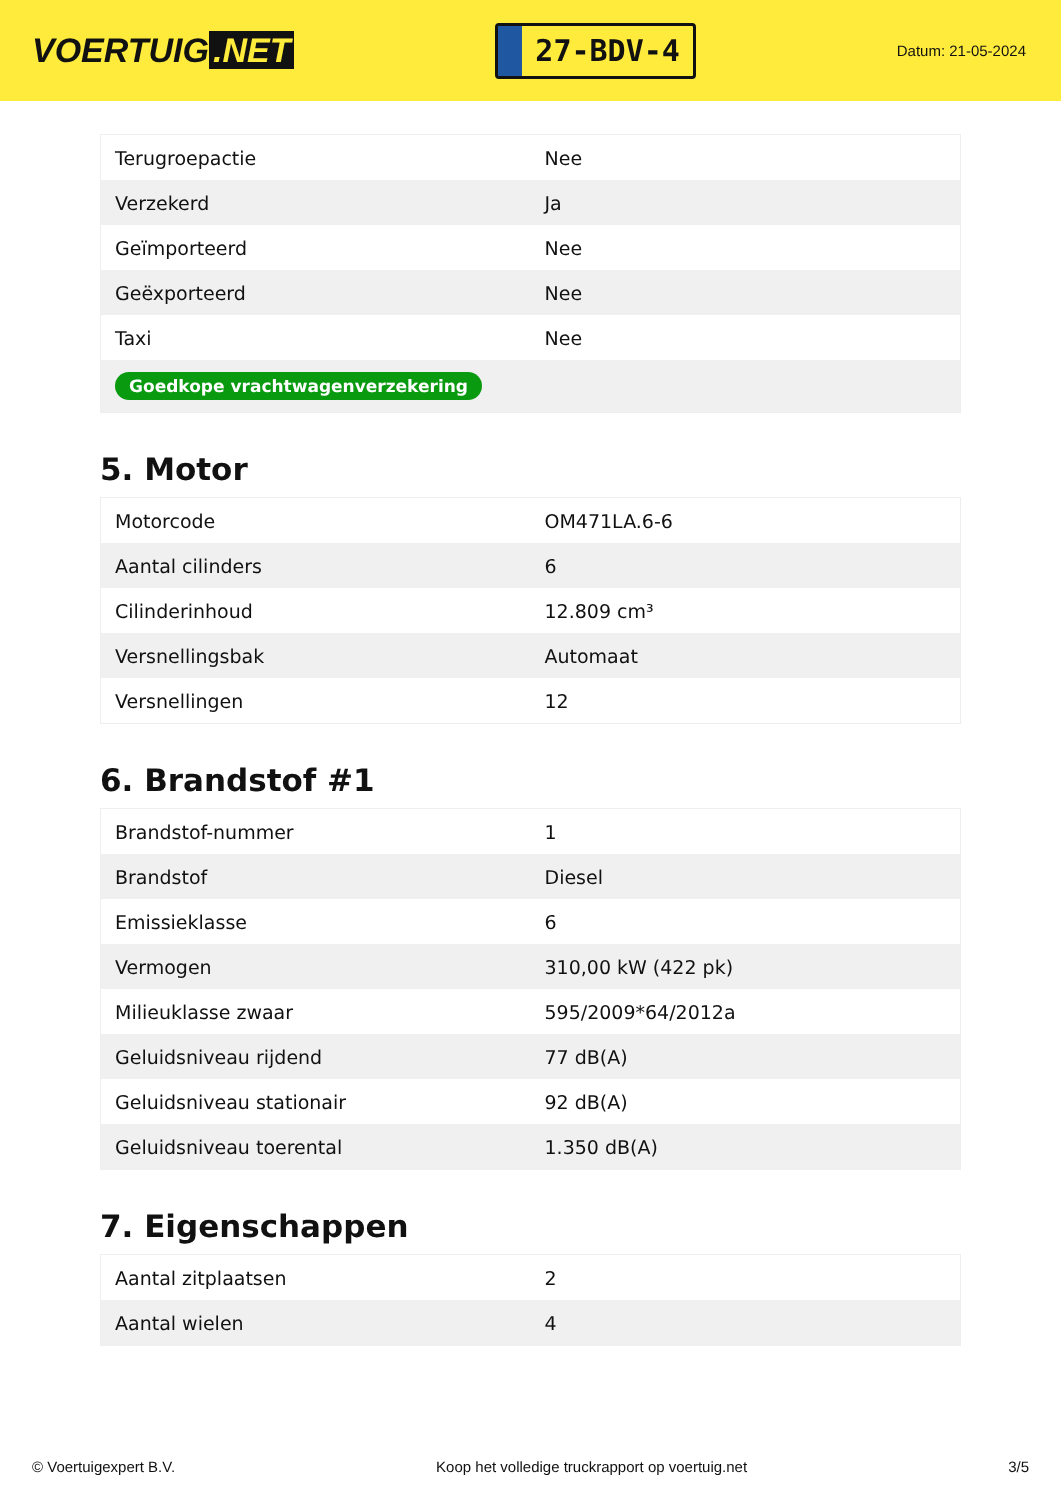VOERTUIG.NET
27-BDV-4
Datum: 21-05-2024
| Terugroepactie | Nee |
| Verzekerd | Ja |
| Geïmporteerd | Nee |
| Geëxporteerd | Nee |
| Taxi | Nee |
| Goedkope vrachtwagenverzekering | |
5. Motor
| Motorcode | OM471LA.6-6 |
| Aantal cilinders | 6 |
| Cilinderinhoud | 12.809 cm³ |
| Versnellingsbak | Automaat |
| Versnellingen | 12 |
6. Brandstof #1
| Brandstof-nummer | 1 |
| Brandstof | Diesel |
| Emissieklasse | 6 |
| Vermogen | 310,00 kW (422 pk) |
| Milieuklasse zwaar | 595/2009*64/2012a |
| Geluidsniveau rijdend | 77 dB(A) |
| Geluidsniveau stationair | 92 dB(A) |
| Geluidsniveau toerental | 1.350 dB(A) |
7. Eigenschappen
| Aantal zitplaatsen | 2 |
| Aantal wielen | 4 |
© Voertuigexpert B.V. Koop het volledige truckrapport op voertuig.net 3/5